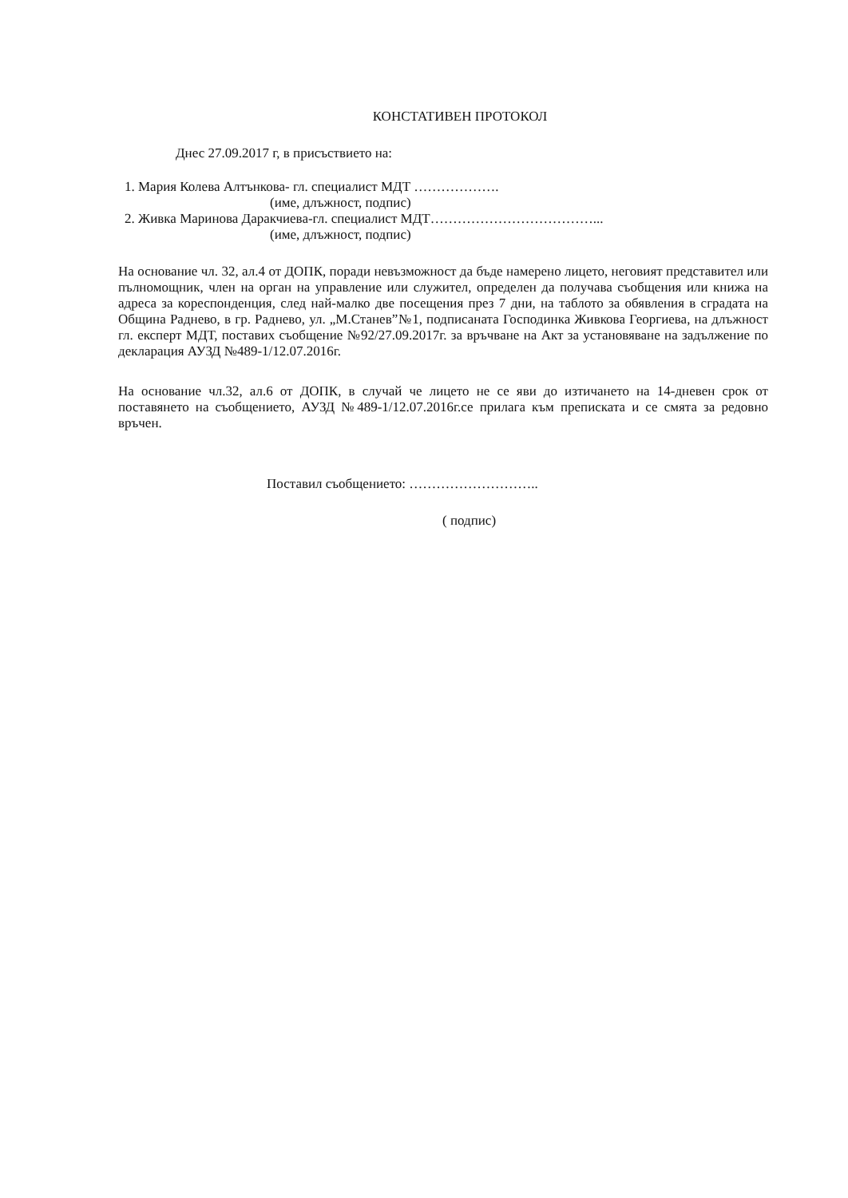КОНСТАТИВЕН ПРОТОКОЛ
Днес 27.09.2017 г, в присъствието на:
1. Мария Колева Алтънкова- гл. специалист МДТ ……………….
(име, длъжност, подпис)
2. Живка Маринова Даракчиева-гл. специалист МДТ………………………………...
(име, длъжност, подпис)
На основание чл. 32, ал.4 от ДОПК, поради невъзможност да бъде намерено лицето, неговият представител или пълномощник, член на орган на управление или служител, определен да получава съобщения или книжа на адреса за кореспонденция, след най-малко две посещения през 7 дни, на таблото за обявления в сградата на Община Раднево, в гр. Раднево, ул. „М.Станев”№1, подписаната Господинка Живкова Георгиева, на длъжност гл. експерт МДТ, поставих съобщение №92/27.09.2017г. за връчване на Акт за установяване на задължение по декларация АУЗД №489-1/12.07.2016г.
На основание чл.32, ал.6 от ДОПК, в случай че лицето не се яви до изтичането на 14-дневен срок от поставянето на съобщението, АУЗД №489-1/12.07.2016г.се прилага към преписката и се смята за редовно връчен.
Поставил съобщението: ………………………..
( подпис)